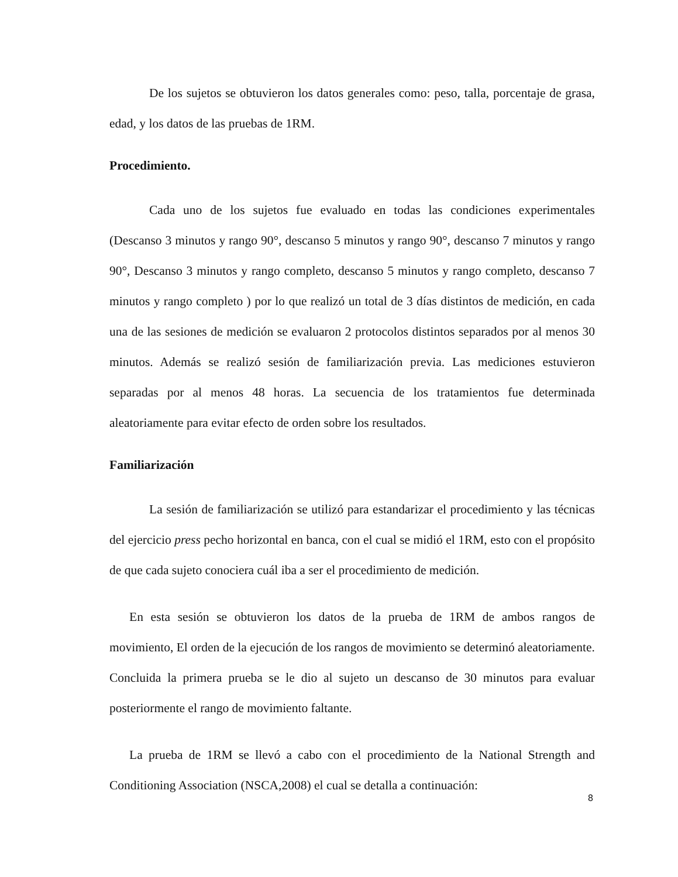De los sujetos se obtuvieron los datos generales como: peso, talla, porcentaje de grasa, edad, y los datos de las pruebas de 1RM.
Procedimiento.
Cada uno de los sujetos fue evaluado en todas las condiciones experimentales (Descanso 3 minutos y rango 90°, descanso 5 minutos y rango 90°, descanso 7 minutos y rango 90°, Descanso 3 minutos y rango completo, descanso 5 minutos y rango completo, descanso 7 minutos y rango completo ) por lo que realizó un total de 3 días distintos de medición, en cada una de las sesiones de medición se evaluaron 2 protocolos distintos separados por al menos 30 minutos. Además se realizó sesión de familiarización previa. Las mediciones estuvieron separadas por al menos 48 horas. La secuencia de los tratamientos fue determinada aleatoriamente para evitar efecto de orden sobre los resultados.
Familiarización
La sesión de familiarización se utilizó para estandarizar el procedimiento y las técnicas del ejercicio press pecho horizontal en banca, con el cual se midió el 1RM, esto con el propósito de que cada sujeto conociera cuál iba a ser el procedimiento de medición.
En esta sesión se obtuvieron los datos de la prueba de 1RM de ambos rangos de movimiento, El orden de la ejecución de los rangos de movimiento se determinó aleatoriamente. Concluida la primera prueba se le dio al sujeto un descanso de 30 minutos para evaluar posteriormente el rango de movimiento faltante.
La prueba de 1RM se llevó a cabo con el procedimiento de la National Strength and Conditioning Association (NSCA,2008) el cual se detalla a continuación:
8